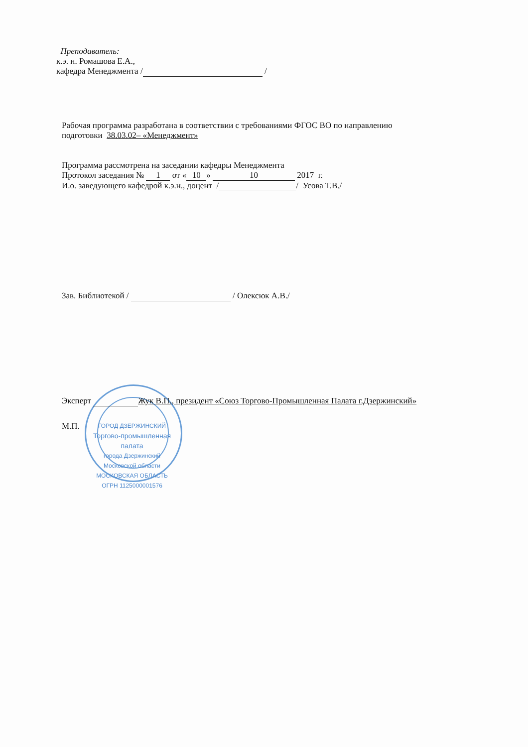Преподаватель:
к.э. н. Ромашова Е.А.,
кафедра Менеджмента / /
Рабочая программа разработана в соответствии с требованиями ФГОС ВО по направлению
подготовки 38.03.02– «Менеджмент»
Программа рассмотрена на заседании кафедры Менеджмента
Протокол заседания № 1 от « 10 » 10 2017 г.
И.о. заведующего кафедрой к.э.н., доцент / / Усова Т.В./
Зав. Библиотекой / / Олексюк А.В./
Эксперт Жук В.П., президент «Союз Торгово-Промышленная Палата г.Дзержинский»
М.П.
ГОРОД ДЗЕРЖИНСКИЙ
Торгово-промышленная
палата
города Дзержинский
Московской области
МОСКОВСКАЯ ОБЛАСТЬ ОГРН 1125000001576